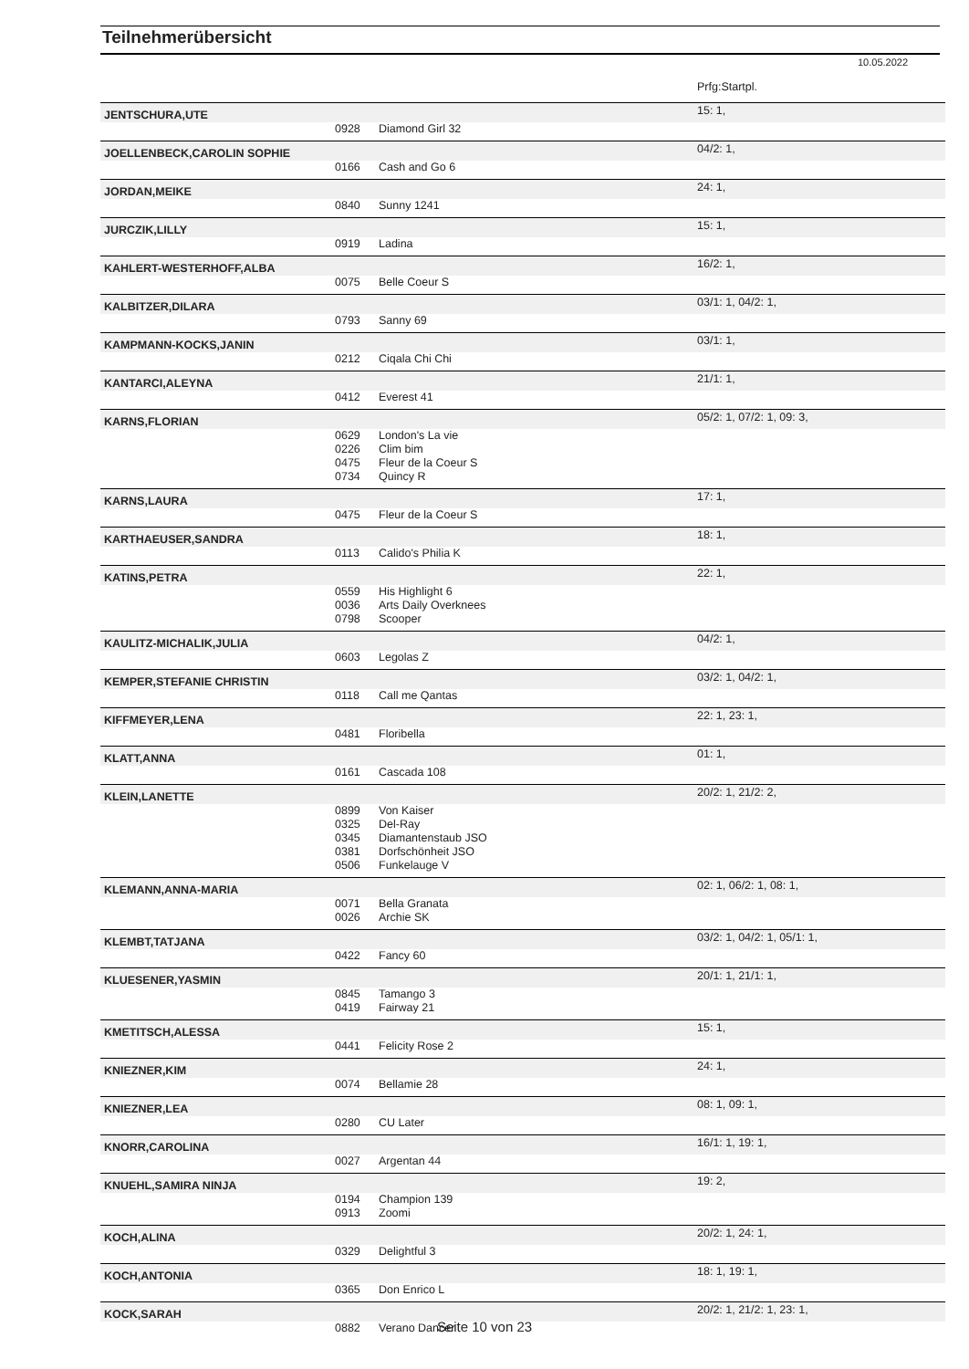Teilnehmerübersicht
10.05.2022
| | | | Prfg:Startpl. |
| JENTSCHURA,UTE | | | 15: 1, |
| | 0928 | Diamond Girl 32 | |
| JOELLENBECK,CAROLIN SOPHIE | | | 04/2: 1, |
| | 0166 | Cash and Go 6 | |
| JORDAN,MEIKE | | | 24: 1, |
| | 0840 | Sunny 1241 | |
| JURCZIK,LILLY | | | 15: 1, |
| | 0919 | Ladina | |
| KAHLERT-WESTERHOFF,ALBA | | | 16/2: 1, |
| | 0075 | Belle Coeur S | |
| KALBITZER,DILARA | | | 03/1: 1, 04/2: 1, |
| | 0793 | Sanny 69 | |
| KAMPMANN-KOCKS,JANIN | | | 03/1: 1, |
| | 0212 | Ciqala Chi Chi | |
| KANTARCI,ALEYNA | | | 21/1: 1, |
| | 0412 | Everest 41 | |
| KARNS,FLORIAN | | | 05/2: 1, 07/2: 1, 09: 3, |
| | 0629 | London's La vie | |
| | 0226 | Clim bim | |
| | 0475 | Fleur de la Coeur S | |
| | 0734 | Quincy R | |
| KARNS,LAURA | | | 17: 1, |
| | 0475 | Fleur de la Coeur S | |
| KARTHAEUSER,SANDRA | | | 18: 1, |
| | 0113 | Calido's Philia K | |
| KATINS,PETRA | | | 22: 1, |
| | 0559 | His Highlight 6 | |
| | 0036 | Arts Daily Overknees | |
| | 0798 | Scooper | |
| KAULITZ-MICHALIK,JULIA | | | 04/2: 1, |
| | 0603 | Legolas Z | |
| KEMPER,STEFANIE CHRISTIN | | | 03/2: 1, 04/2: 1, |
| | 0118 | Call me Qantas | |
| KIFFMEYER,LENA | | | 22: 1, 23: 1, |
| | 0481 | Floribella | |
| KLATT,ANNA | | | 01: 1, |
| | 0161 | Cascada 108 | |
| KLEIN,LANETTE | | | 20/2: 1, 21/2: 2, |
| | 0899 | Von Kaiser | |
| | 0325 | Del-Ray | |
| | 0345 | Diamantenstaub JSO | |
| | 0381 | Dorfschönheit JSO | |
| | 0506 | Funkelauge V | |
| KLEMANN,ANNA-MARIA | | | 02: 1, 06/2: 1, 08: 1, |
| | 0071 | Bella Granata | |
| | 0026 | Archie SK | |
| KLEMBT,TATJANA | | | 03/2: 1, 04/2: 1, 05/1: 1, |
| | 0422 | Fancy 60 | |
| KLUESENER,YASMIN | | | 20/1: 1, 21/1: 1, |
| | 0845 | Tamango 3 | |
| | 0419 | Fairway 21 | |
| KMETITSCH,ALESSA | | | 15: 1, |
| | 0441 | Felicity Rose 2 | |
| KNIEZNER,KIM | | | 24: 1, |
| | 0074 | Bellamie 28 | |
| KNIEZNER,LEA | | | 08: 1, 09: 1, |
| | 0280 | CU Later | |
| KNORR,CAROLINA | | | 16/1: 1, 19: 1, |
| | 0027 | Argentan 44 | |
| KNUEHL,SAMIRA NINJA | | | 19: 2, |
| | 0194 | Champion 139 | |
| | 0913 | Zoomi | |
| KOCH,ALINA | | | 20/2: 1, 24: 1, |
| | 0329 | Delightful 3 | |
| KOCH,ANTONIA | | | 18: 1, 19: 1, |
| | 0365 | Don Enrico L | |
| KOCK,SARAH | | | 20/2: 1, 21/2: 1, 23: 1, |
| | 0882 | Verano Dancer | |
Seite 10 von 23